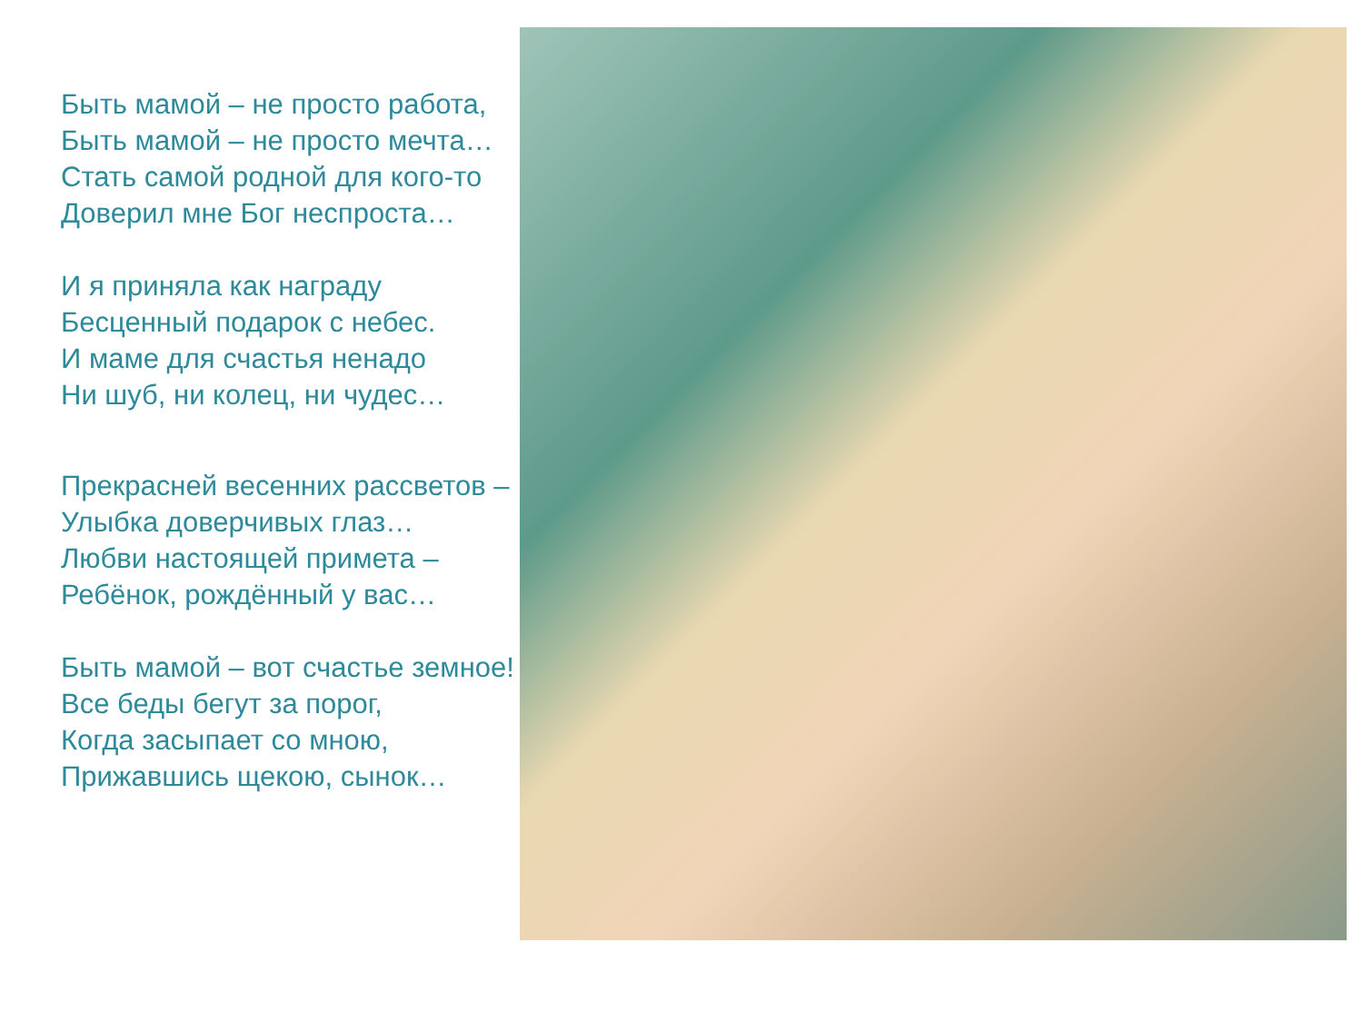Быть мамой – не просто работа,
Быть мамой – не просто мечта…
Стать самой родной для кого-то
Доверил мне Бог неспроста…
И я приняла как награду
Бесценный подарок с небес.
И маме для счастья ненадо
Ни шуб, ни колец, ни чудес…
Прекрасней весенних рассветов –
Улыбка доверчивых глаз…
Любви настоящей примета –
Ребёнок, рождённый у вас…
Быть мамой – вот счастье земное!
Все беды бегут за порог,
Когда засыпает со мною,
Прижавшись щекою, сынок…